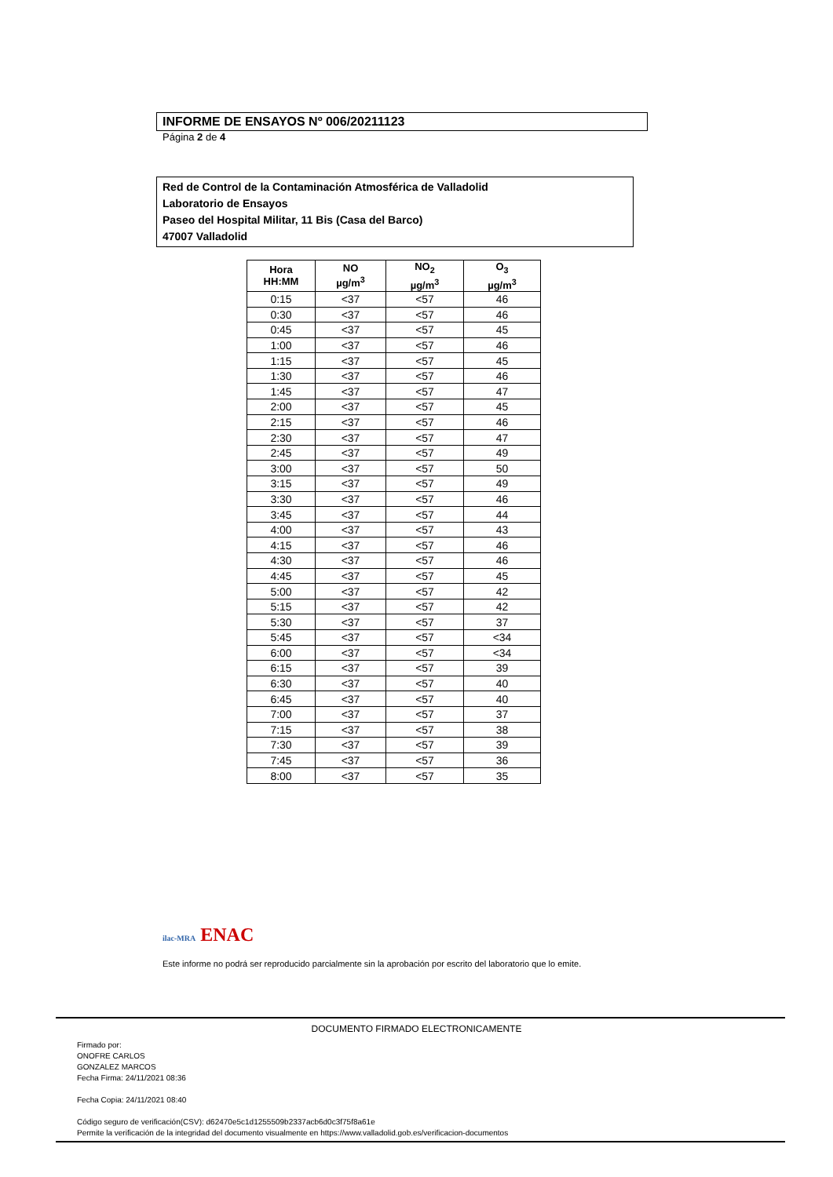INFORME DE ENSAYOS Nº 006/20211123
Página 2 de 4
Red de Control de la Contaminación Atmosférica de Valladolid
Laboratorio de Ensayos
Paseo del Hospital Militar, 11 Bis (Casa del Barco)
47007 Valladolid
| Hora HH:MM | NO µg/m<sup>3</sup> | NO<sub>2</sub> µg/m<sup>3</sup> | O<sub>3</sub> µg/m<sup>3</sup> |
| --- | --- | --- | --- |
| 0:15 | <37 | <57 | 46 |
| 0:30 | <37 | <57 | 46 |
| 0:45 | <37 | <57 | 45 |
| 1:00 | <37 | <57 | 46 |
| 1:15 | <37 | <57 | 45 |
| 1:30 | <37 | <57 | 46 |
| 1:45 | <37 | <57 | 47 |
| 2:00 | <37 | <57 | 45 |
| 2:15 | <37 | <57 | 46 |
| 2:30 | <37 | <57 | 47 |
| 2:45 | <37 | <57 | 49 |
| 3:00 | <37 | <57 | 50 |
| 3:15 | <37 | <57 | 49 |
| 3:30 | <37 | <57 | 46 |
| 3:45 | <37 | <57 | 44 |
| 4:00 | <37 | <57 | 43 |
| 4:15 | <37 | <57 | 46 |
| 4:30 | <37 | <57 | 46 |
| 4:45 | <37 | <57 | 45 |
| 5:00 | <37 | <57 | 42 |
| 5:15 | <37 | <57 | 42 |
| 5:30 | <37 | <57 | 37 |
| 5:45 | <37 | <57 | <34 |
| 6:00 | <37 | <57 | <34 |
| 6:15 | <37 | <57 | 39 |
| 6:30 | <37 | <57 | 40 |
| 6:45 | <37 | <57 | 40 |
| 7:00 | <37 | <57 | 37 |
| 7:15 | <37 | <57 | 38 |
| 7:30 | <37 | <57 | 39 |
| 7:45 | <37 | <57 | 36 |
| 8:00 | <37 | <57 | 35 |
ilac-MRA ENAC
Este informe no podrá ser reproducido parcialmente sin la aprobación por escrito del laboratorio que lo emite.
DOCUMENTO FIRMADO ELECTRONICAMENTE
Firmado por:
ONOFRE CARLOS
GONZALEZ MARCOS
Fecha Firma: 24/11/2021 08:36
Fecha Copia: 24/11/2021 08:40
Código seguro de verificación(CSV): d62470e5c1d1255509b2337acb6d0c3f75f8a61e
Permite la verificación de la integridad del documento visualmente en https://www.valladolid.gob.es/verificacion-documentos